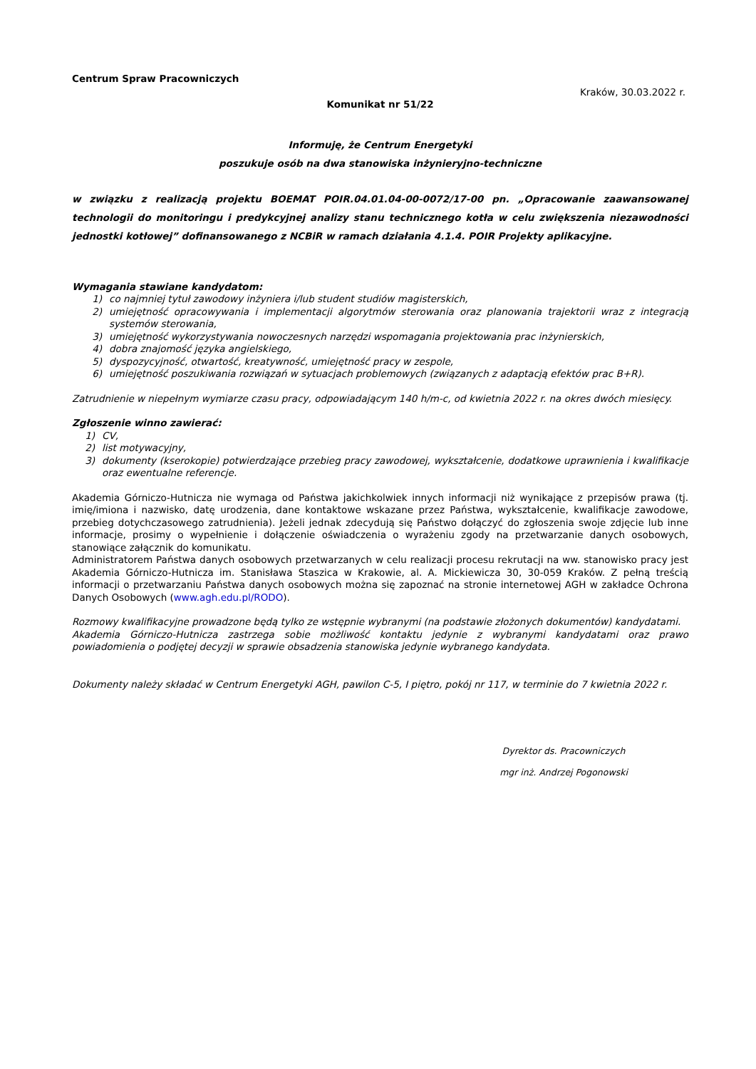Centrum Spraw Pracowniczych
Kraków, 30.03.2022 r.
Komunikat nr 51/22
Informuję, że Centrum Energetyki
poszukuje osób na dwa stanowiska inżynieryjno-techniczne
w związku z realizacją projektu BOEMAT POIR.04.01.04-00-0072/17-00 pn. „Opracowanie zaawansowanej technologii do monitoringu i predykcyjnej analizy stanu technicznego kotła w celu zwiększenia niezawodności jednostki kotłowej” dofinansowanego z NCBiR w ramach działania 4.1.4. POIR Projekty aplikacyjne.
Wymagania stawiane kandydatom:
1) co najmniej tytuł zawodowy inżyniera i/lub student studiów magisterskich,
2) umiejętność opracowywania i implementacji algorytmów sterowania oraz planowania trajektorii wraz z integracją systemów sterowania,
3) umiejętność wykorzystywania nowoczesnych narzędzi wspomagania projektowania prac inżynierskich,
4) dobra znajomość języka angielskiego,
5) dyspozycyjność, otwartość, kreatywność, umiejętność pracy w zespole,
6) umiejętność poszukiwania rozwiązań w sytuacjach problemowych (związanych z adaptacją efektów prac B+R).
Zatrudnienie w niepełnym wymiarze czasu pracy, odpowiadającym 140 h/m-c, od kwietnia 2022 r. na okres dwóch miesięcy.
Zgłoszenie winno zawierać:
1) CV,
2) list motywacyjny,
3) dokumenty (kserokopie) potwierdzające przebieg pracy zawodowej, wykształcenie, dodatkowe uprawnienia i kwalifikacje oraz ewentualne referencje.
Akademia Górniczo-Hutnicza nie wymaga od Państwa jakichkolwiek innych informacji niż wynikające z przepisów prawa (tj. imię/imiona i nazwisko, datę urodzenia, dane kontaktowe wskazane przez Państwa, wykształcenie, kwalifikacje zawodowe, przebieg dotychczasowego zatrudnienia). Jeżeli jednak zdecydują się Państwo dołączyć do zgłoszenia swoje zdjęcie lub inne informacje, prosimy o wypełnienie i dołączenie oświadczenia o wyrażeniu zgody na przetwarzanie danych osobowych, stanowiące załącznik do komunikatu.
Administratorem Państwa danych osobowych przetwarzanych w celu realizacji procesu rekrutacji na ww. stanowisko pracy jest Akademia Górniczo-Hutnicza im. Stanisława Staszica w Krakowie, al. A. Mickiewicza 30, 30-059 Kraków. Z pełną treścią informacji o przetwarzaniu Państwa danych osobowych można się zapoznać na stronie internetowej AGH w zakładce Ochrona Danych Osobowych (www.agh.edu.pl/RODO).
Rozmowy kwalifikacyjne prowadzone będą tylko ze wstępnie wybranymi (na podstawie złożonych dokumentów) kandydatami.
Akademia Górniczo-Hutnicza zastrzega sobie możliwość kontaktu jedynie z wybranymi kandydatami oraz prawo powiadomienia o podjętej decyzji w sprawie obsadzenia stanowiska jedynie wybranego kandydata.
Dokumenty należy składać w Centrum Energetyki AGH, pawilon C-5, I piętro, pokój nr 117, w terminie do 7 kwietnia 2022 r.
Dyrektor ds. Pracowniczych
mgr inż. Andrzej Pogonowski